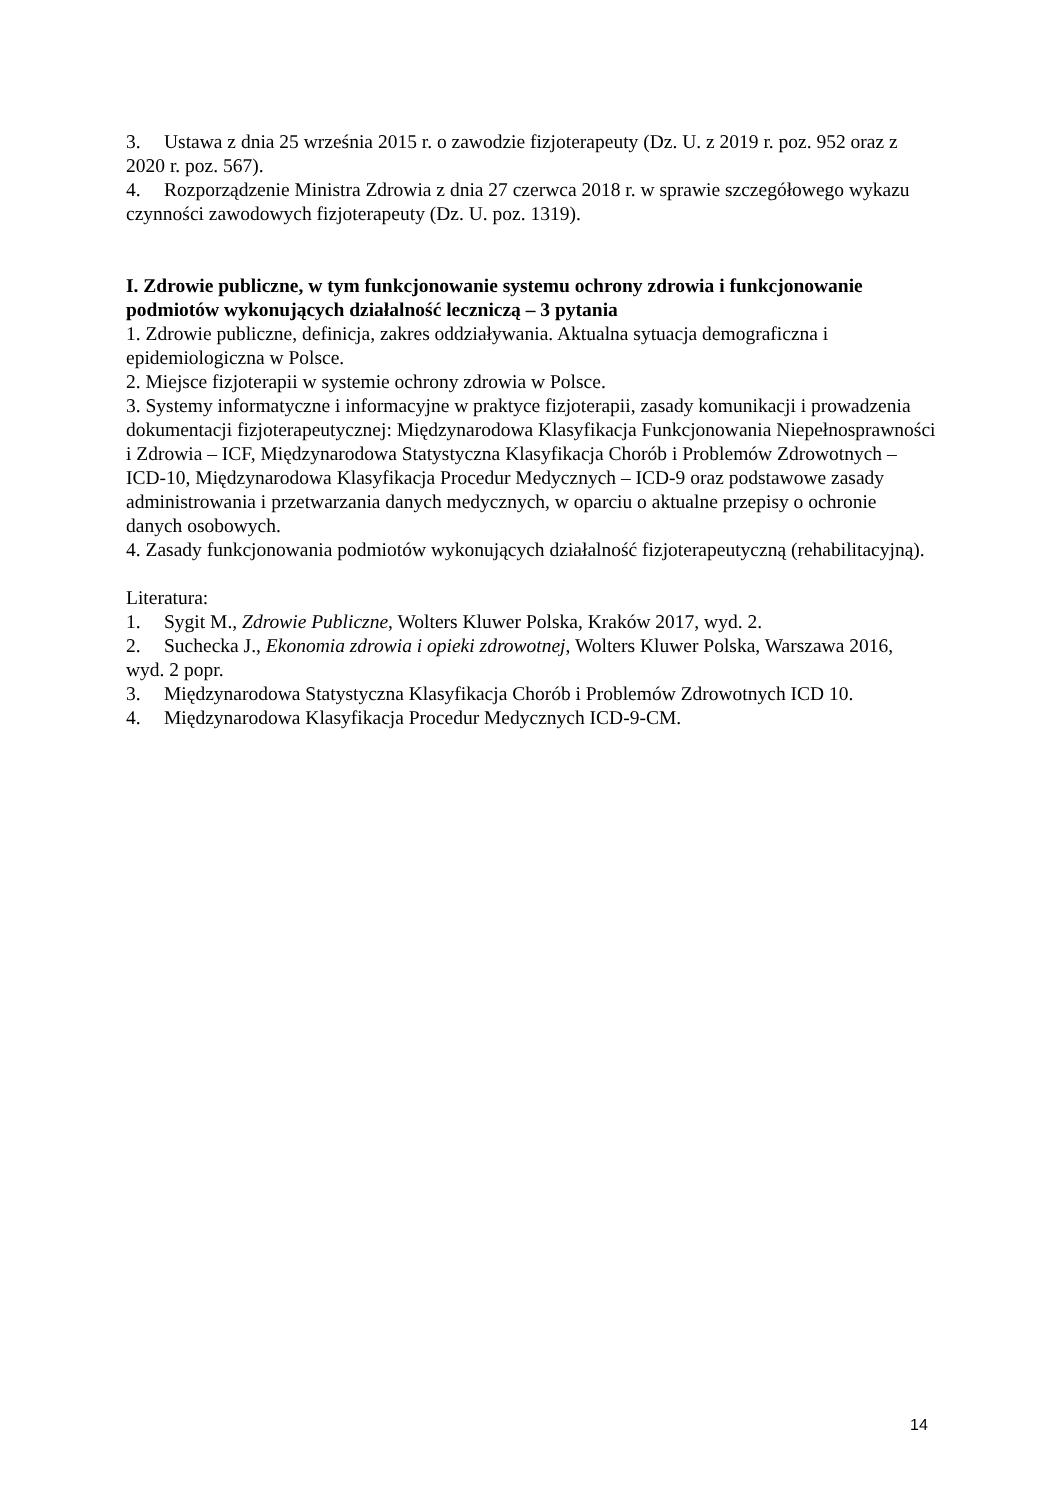3. Ustawa z dnia 25 września 2015 r. o zawodzie fizjoterapeuty (Dz. U. z 2019 r. poz. 952 oraz z 2020 r. poz. 567).
4. Rozporządzenie Ministra Zdrowia z dnia 27 czerwca 2018 r. w sprawie szczegółowego wykazu czynności zawodowych fizjoterapeuty (Dz. U. poz. 1319).
I. Zdrowie publiczne, w tym funkcjonowanie systemu ochrony zdrowia i funkcjonowanie podmiotów wykonujących działalność leczniczą – 3 pytania
1. Zdrowie publiczne, definicja, zakres oddziaływania. Aktualna sytuacja demograficzna i epidemiologiczna w Polsce.
2. Miejsce fizjoterapii w systemie ochrony zdrowia w Polsce.
3. Systemy informatyczne i informacyjne w praktyce fizjoterapii, zasady komunikacji i prowadzenia dokumentacji fizjoterapeutycznej: Międzynarodowa Klasyfikacja Funkcjonowania Niepełnosprawności i Zdrowia – ICF, Międzynarodowa Statystyczna Klasyfikacja Chorób i Problemów Zdrowotnych – ICD-10, Międzynarodowa Klasyfikacja Procedur Medycznych – ICD-9 oraz podstawowe zasady administrowania i przetwarzania danych medycznych, w oparciu o aktualne przepisy o ochronie danych osobowych.
4. Zasady funkcjonowania podmiotów wykonujących działalność fizjoterapeutyczną (rehabilitacyjną).
Literatura:
1. Sygit M., Zdrowie Publiczne, Wolters Kluwer Polska, Kraków 2017, wyd. 2.
2. Suchecka J., Ekonomia zdrowia i opieki zdrowotnej, Wolters Kluwer Polska, Warszawa 2016, wyd. 2 popr.
3. Międzynarodowa Statystyczna Klasyfikacja Chorób i Problemów Zdrowotnych ICD 10.
4. Międzynarodowa Klasyfikacja Procedur Medycznych ICD-9-CM.
14